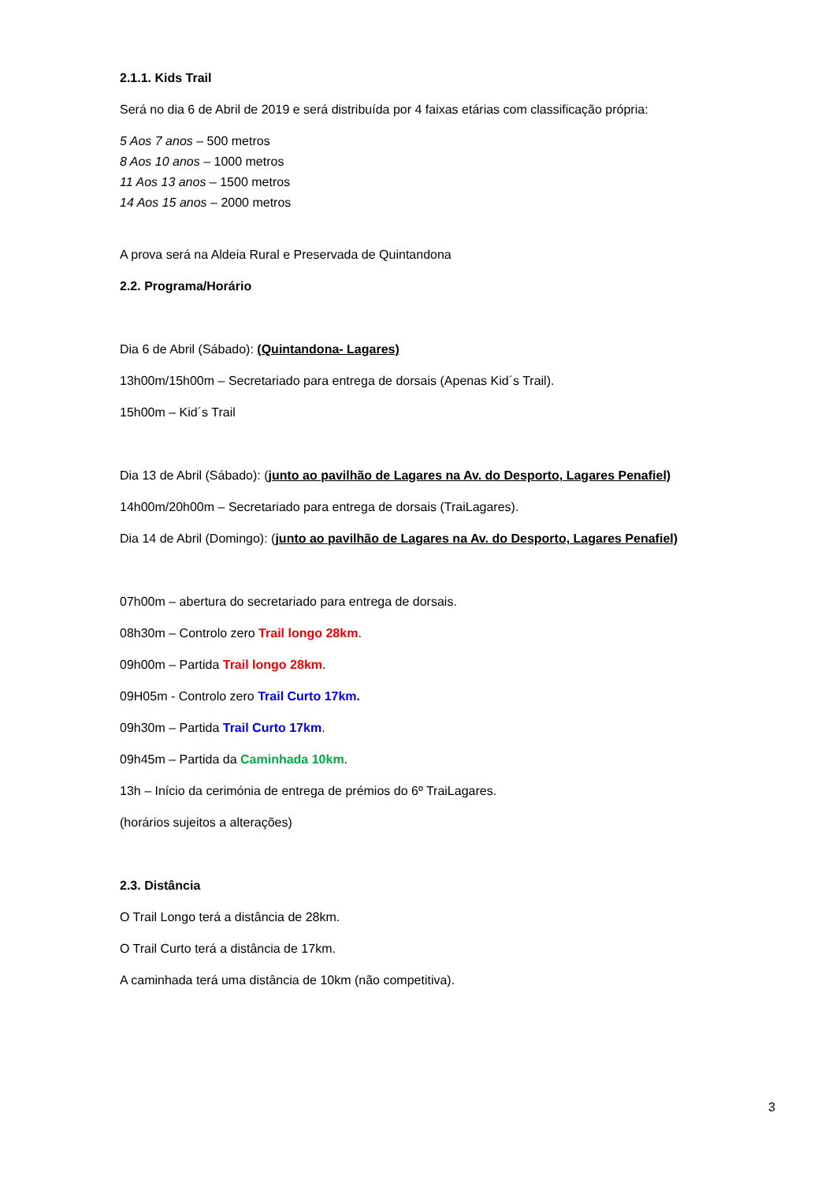2.1.1. Kids Trail
Será no dia 6 de Abril de 2019 e será distribuída por 4 faixas etárias com classificação própria:
5 Aos 7 anos – 500 metros
8 Aos 10 anos – 1000 metros
11 Aos 13 anos – 1500 metros
14 Aos 15 anos – 2000 metros
A prova será na Aldeia Rural e Preservada de Quintandona
2.2. Programa/Horário
Dia 6 de Abril (Sábado): (Quintandona- Lagares)
13h00m/15h00m – Secretariado para entrega de dorsais (Apenas Kid´s Trail).
15h00m – Kid´s Trail
Dia 13 de Abril (Sábado): (junto ao pavilhão de Lagares na Av. do Desporto, Lagares Penafiel)
14h00m/20h00m – Secretariado para entrega de dorsais (TraiLagares).
Dia 14 de Abril (Domingo): (junto ao pavilhão de Lagares na Av. do Desporto, Lagares Penafiel)
07h00m – abertura do secretariado para entrega de dorsais.
08h30m – Controlo zero Trail longo 28km.
09h00m – Partida Trail longo 28km.
09H05m - Controlo zero Trail Curto 17km.
09h30m – Partida Trail Curto 17km.
09h45m – Partida da Caminhada 10km.
13h – Início da cerimónia de entrega de prémios do 6º TraiLagares.
(horários sujeitos a alterações)
2.3. Distância
O Trail Longo terá a distância de 28km.
O Trail Curto terá a distância de 17km.
A caminhada terá uma distância de 10km (não competitiva).
3